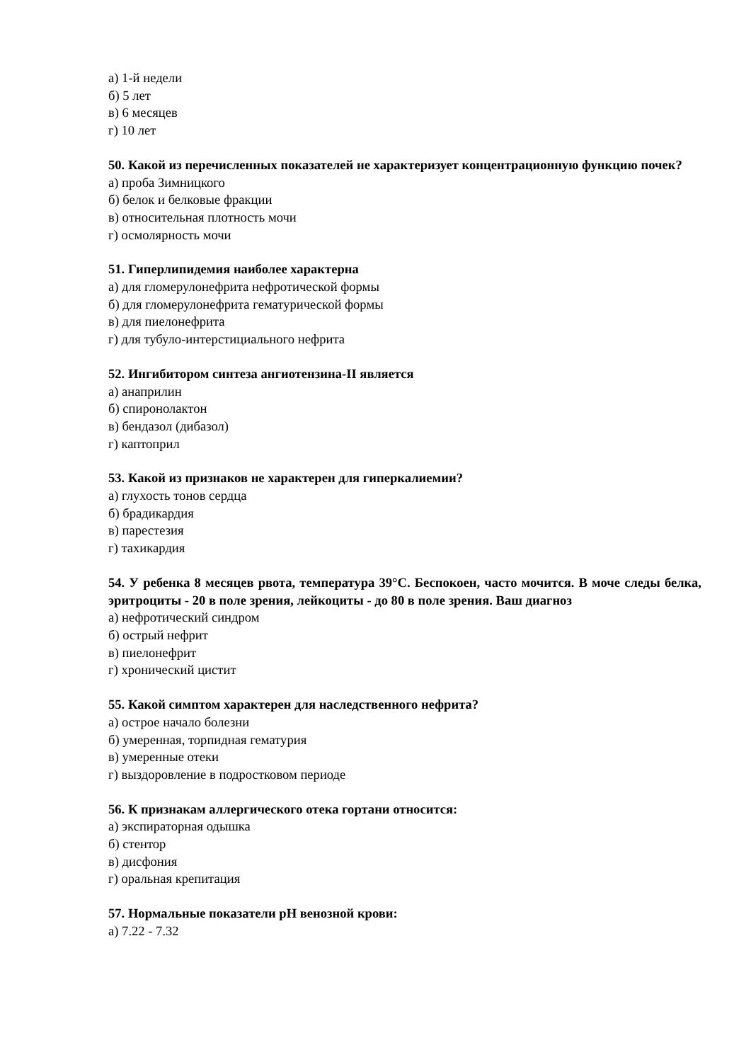а) 1-й недели
б) 5 лет
в) 6 месяцев
г) 10 лет
50. Какой из перечисленных показателей не характеризует концентрационную функцию почек?
а) проба Зимницкого
б) белок и белковые фракции
в) относительная плотность мочи
г) осмолярность мочи
51. Гиперлипидемия наиболее характерна
а) для гломерулонефрита нефротической формы
б) для гломерулонефрита гематурической формы
в) для пиелонефрита
г) для тубуло-интерстициального нефрита
52. Ингибитором синтеза ангиотензина-II является
а) анаприлин
б) спиронолактон
в) бендазол (дибазол)
г) каптоприл
53. Какой из признаков не характерен для гиперкалиемии?
а) глухость тонов сердца
б) брадикардия
в) парестезия
г) тахикардия
54. У ребенка 8 месяцев рвота, температура 39°С. Беспокоен, часто мочится. В моче следы белка, эритроциты - 20 в поле зрения, лейкоциты - до 80 в поле зрения. Ваш диагноз
а) нефротический синдром
б) острый нефрит
в) пиелонефрит
г) хронический цистит
55. Какой симптом характерен для наследственного нефрита?
а) острое начало болезни
б) умеренная, торпидная гематурия
в) умеренные отеки
г) выздоровление в подростковом периоде
56. К признакам аллергического отека гортани относится:
а) экспираторная одышка
б) стентор
в) дисфония
г) оральная крепитация
57. Нормальные показатели pH венозной крови:
а) 7.22 - 7.32